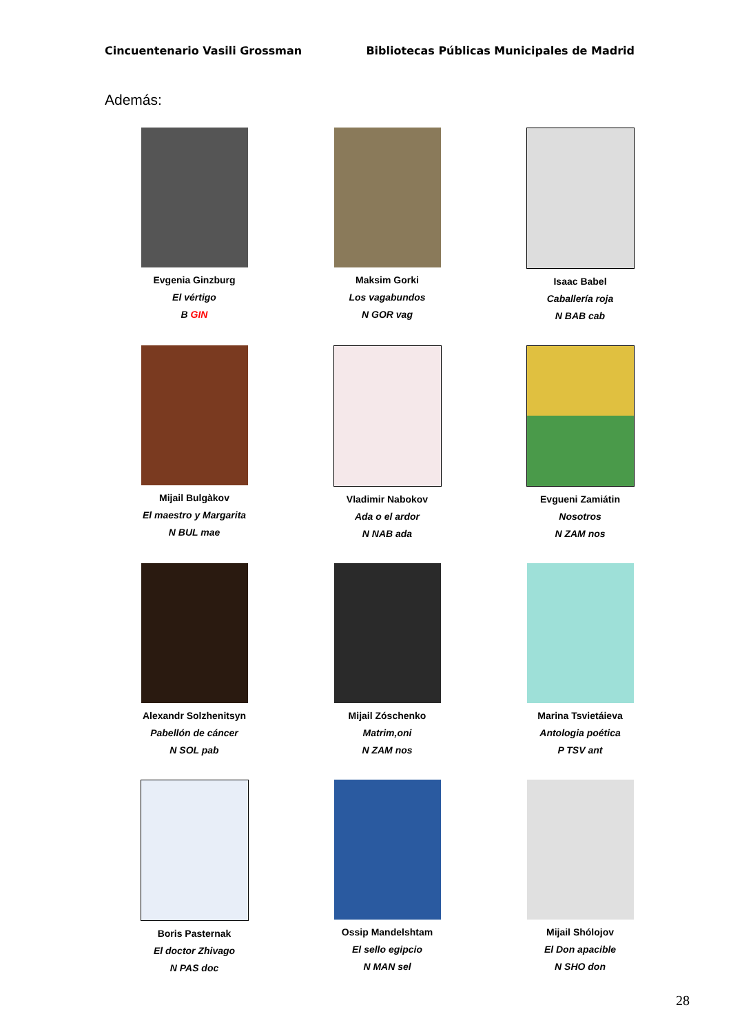Cincuentenario Vasili Grossman Bibliotecas Públicas Municipales de Madrid
Además:
Evgenia Ginzburg
El vértigo
B GIN
Maksim Gorki
Los vagabundos
N GOR vag
Isaac Babel
Caballería roja
N BAB cab
Mijail Bulgàkov
El maestro y Margarita
N BUL mae
Vladimir Nabokov
Ada o el ardor
N NAB ada
Evgueni Zamiátin
Nosotros
N ZAM nos
Alexandr Solzhenitsyn
Pabellón de cáncer
N SOL pab
Mijail Zóschenko
Matrim,oni
N ZAM nos
Marina Tsvietáieva
Antologia poética
P TSV ant
Boris Pasternak
El doctor Zhivago
N PAS doc
Ossip Mandelshtam
El sello egipcio
N MAN sel
Mijail Shólojov
El Don apacible
N SHO don
28